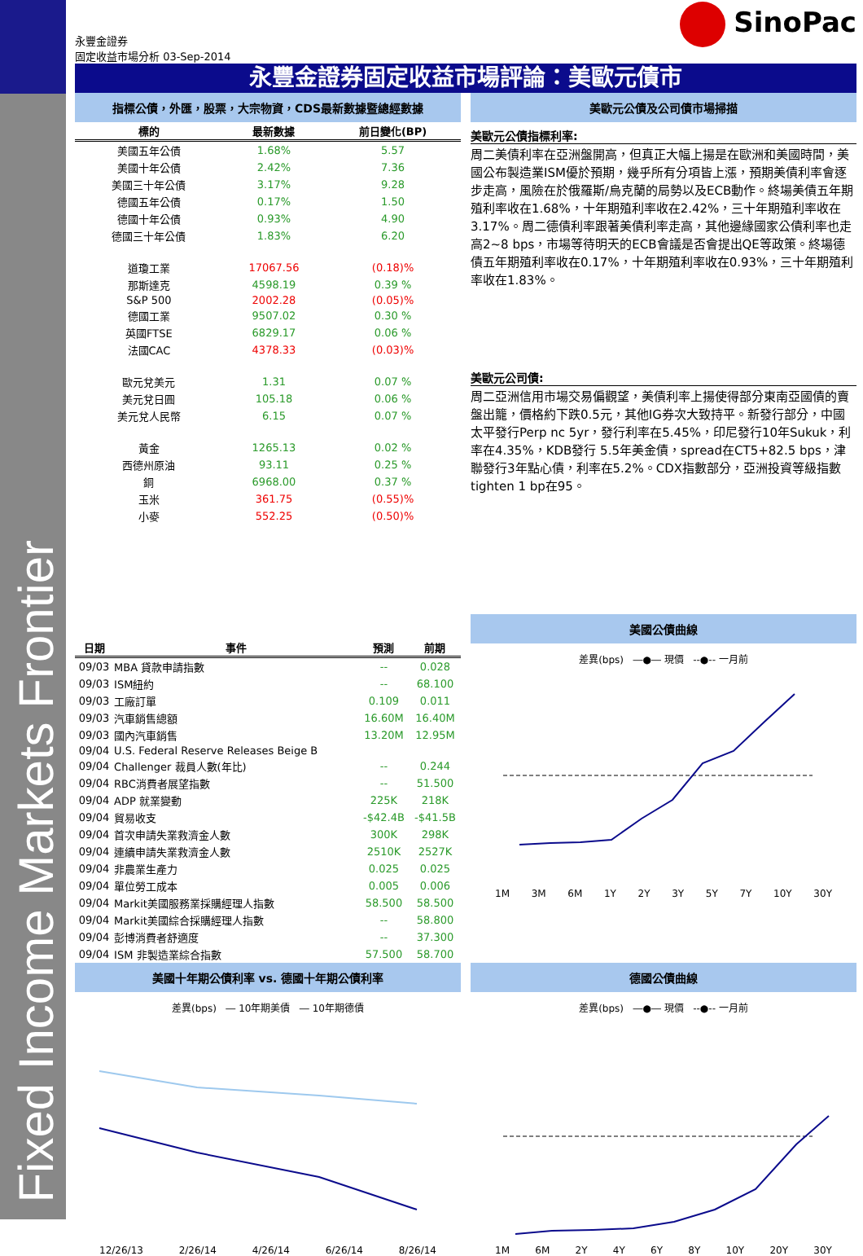Fixed Income Markets Frontier
永豐金證券
固定收益市場分析 03-Sep-2014
SinoPac
永豐金證券固定收益市場評論：美歐元債市
指標公債，外匯，股票，大宗物資，CDS最新數據暨總經數據
| 標的 | 最新數據 | 前日變化(BP) |
| --- | --- | --- |
| 美國五年公債 | 1.68% | 5.57 |
| 美國十年公債 | 2.42% | 7.36 |
| 美國三十年公債 | 3.17% | 9.28 |
| 德國五年公債 | 0.17% | 1.50 |
| 德國十年公債 | 0.93% | 4.90 |
| 德國三十年公債 | 1.83% | 6.20 |
| 道瓊工業 | 17067.56 | (0.18)% |
| 那斯達克 | 4598.19 | 0.39 % |
| S&P 500 | 2002.28 | (0.05)% |
| 德國工業 | 9507.02 | 0.30 % |
| 英國FTSE | 6829.17 | 0.06 % |
| 法國CAC | 4378.33 | (0.03)% |
| 歐元兌美元 | 1.31 | 0.07 % |
| 美元兌日圓 | 105.18 | 0.06 % |
| 美元兌人民幣 | 6.15 | 0.07 % |
| 黃金 | 1265.13 | 0.02 % |
| 西德州原油 | 93.11 | 0.25 % |
| 銅 | 6968.00 | 0.37 % |
| 玉米 | 361.75 | (0.55)% |
| 小麥 | 552.25 | (0.50)% |
美歐元公債及公司債市場掃描
美歐元公債指標利率:
周二美債利率在亞洲盤開高，但真正大幅上揚是在歐洲和美國時間，美國公布製造業ISM優於預期，幾乎所有分項皆上漲，預期美債利率會逐步走高，風險在於俄羅斯/烏克蘭的局勢以及ECB動作。終場美債五年期殖利率收在1.68%，十年期殖利率收在2.42%，三十年期殖利率收在3.17%。周二德債利率跟著美債利率走高，其他邊緣國家公債利率也走高2~8 bps，市場等待明天的ECB會議是否會提出QE等政策。終場德債五年期殖利率收在0.17%，十年期殖利率收在0.93%，三十年期殖利率收在1.83%。
美歐元公司債:
周二亞洲信用市場交易偏觀望，美債利率上揚使得部分東南亞國債的賣盤出籠，價格約下跌0.5元，其他IG券次大致持平。新發行部分，中國太平發行Perp nc 5yr，發行利率在5.45%，印尼發行10年Sukuk，利率在4.35%，KDB發行 5.5年美金債，spread在CT5+82.5 bps，津聯發行3年點心債，利率在5.2%。CDX指數部分，亞洲投資等級指數tighten 1 bp在95。
| 日期 | 事件 | 預測 | 前期 |
| --- | --- | --- | --- |
| 09/03 | MBA 貸款申請指數 | -- | 0.028 |
| 09/03 | ISM紐約 | -- | 68.100 |
| 09/03 | 工廠訂單 | 0.109 | 0.011 |
| 09/03 | 汽車銷售總額 | 16.60M | 16.40M |
| 09/03 | 國內汽車銷售 | 13.20M | 12.95M |
| 09/04 | U.S. Federal Reserve Releases Beige B | | |
| 09/04 | Challenger 裁員人數(年比) | -- | 0.244 |
| 09/04 | RBC消費者展望指數 | -- | 51.500 |
| 09/04 | ADP 就業變動 | 225K | 218K |
| 09/04 | 貿易收支 | -$42.4B | -$41.5B |
| 09/04 | 首次申請失業救濟金人數 | 300K | 298K |
| 09/04 | 連續申請失業救濟金人數 | 2510K | 2527K |
| 09/04 | 非農業生產力 | 0.025 | 0.025 |
| 09/04 | 單位勞工成本 | 0.005 | 0.006 |
| 09/04 | Markit美國服務業採購經理人指數 | 58.500 | 58.500 |
| 09/04 | Markit美國綜合採購經理人指數 | -- | 58.800 |
| 09/04 | 彭博消費者舒適度 | -- | 37.300 |
| 09/04 | ISM 非製造業綜合指數 | 57.500 | 58.700 |
美國公債曲線
差異(bps) ―●― 現價 --●-- 一月前
1M 3M 6M 1Y 2Y 3Y 5Y 7Y 10Y 30Y
美國十年期公債利率 vs. 德國十年期公債利率
差異(bps) ― 10年期美債 ― 10年期德債
12/26/13 2/26/14 4/26/14 6/26/14 8/26/14
德國公債曲線
差異(bps) ―●― 現價 --●-- 一月前
1M 6M 2Y 4Y 6Y 8Y 10Y 20Y 30Y